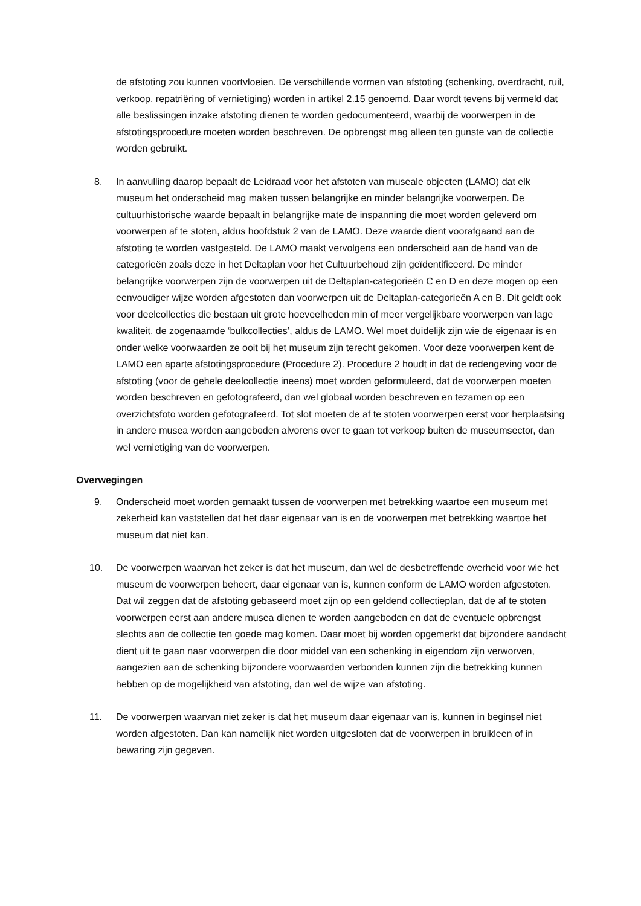de afstoting zou kunnen voortvloeien. De verschillende vormen van afstoting (schenking, overdracht, ruil, verkoop, repatriëring of vernietiging) worden in artikel 2.15 genoemd. Daar wordt tevens bij vermeld dat alle beslissingen inzake afstoting dienen te worden gedocumenteerd, waarbij de voorwerpen in de afstotingsprocedure moeten worden beschreven. De opbrengst mag alleen ten gunste van de collectie worden gebruikt.
8. In aanvulling daarop bepaalt de Leidraad voor het afstoten van museale objecten (LAMO) dat elk museum het onderscheid mag maken tussen belangrijke en minder belangrijke voorwerpen. De cultuurhistorische waarde bepaalt in belangrijke mate de inspanning die moet worden geleverd om voorwerpen af te stoten, aldus hoofdstuk 2 van de LAMO. Deze waarde dient voorafgaand aan de afstoting te worden vastgesteld. De LAMO maakt vervolgens een onderscheid aan de hand van de categorieën zoals deze in het Deltaplan voor het Cultuurbehoud zijn geïdentificeerd. De minder belangrijke voorwerpen zijn de voorwerpen uit de Deltaplan-categorieën C en D en deze mogen op een eenvoudiger wijze worden afgestoten dan voorwerpen uit de Deltaplan-categorieën A en B. Dit geldt ook voor deelcollecties die bestaan uit grote hoeveelheden min of meer vergelijkbare voorwerpen van lage kwaliteit, de zogenaamde ‘bulkcollecties’, aldus de LAMO. Wel moet duidelijk zijn wie de eigenaar is en onder welke voorwaarden ze ooit bij het museum zijn terecht gekomen. Voor deze voorwerpen kent de LAMO een aparte afstotingsprocedure (Procedure 2). Procedure 2 houdt in dat de redengeving voor de afstoting (voor de gehele deelcollectie ineens) moet worden geformuleerd, dat de voorwerpen moeten worden beschreven en gefotografeerd, dan wel globaal worden beschreven en tezamen op een overzichtsfoto worden gefotografeerd. Tot slot moeten de af te stoten voorwerpen eerst voor herplaatsing in andere musea worden aangeboden alvorens over te gaan tot verkoop buiten de museumsector, dan wel vernietiging van de voorwerpen.
Overwegingen
9. Onderscheid moet worden gemaakt tussen de voorwerpen met betrekking waartoe een museum met zekerheid kan vaststellen dat het daar eigenaar van is en de voorwerpen met betrekking waartoe het museum dat niet kan.
10. De voorwerpen waarvan het zeker is dat het museum, dan wel de desbetreffende overheid voor wie het museum de voorwerpen beheert, daar eigenaar van is, kunnen conform de LAMO worden afgestoten. Dat wil zeggen dat de afstoting gebaseerd moet zijn op een geldend collectieplan, dat de af te stoten voorwerpen eerst aan andere musea dienen te worden aangeboden en dat de eventuele opbrengst slechts aan de collectie ten goede mag komen. Daar moet bij worden opgemerkt dat bijzondere aandacht dient uit te gaan naar voorwerpen die door middel van een schenking in eigendom zijn verworven, aangezien aan de schenking bijzondere voorwaarden verbonden kunnen zijn die betrekking kunnen hebben op de mogelijkheid van afstoting, dan wel de wijze van afstoting.
11. De voorwerpen waarvan niet zeker is dat het museum daar eigenaar van is, kunnen in beginsel niet worden afgestoten. Dan kan namelijk niet worden uitgesloten dat de voorwerpen in bruikleen of in bewaring zijn gegeven.